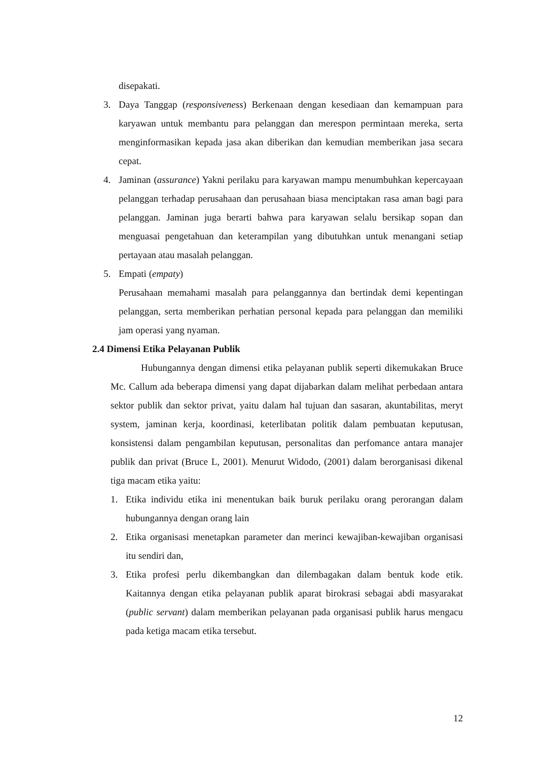disepakati.
3. Daya Tanggap (responsiveness) Berkenaan dengan kesediaan dan kemampuan para karyawan untuk membantu para pelanggan dan merespon permintaan mereka, serta menginformasikan kepada jasa akan diberikan dan kemudian memberikan jasa secara cepat.
4. Jaminan (assurance) Yakni perilaku para karyawan mampu menumbuhkan kepercayaan pelanggan terhadap perusahaan dan perusahaan biasa menciptakan rasa aman bagi para pelanggan. Jaminan juga berarti bahwa para karyawan selalu bersikap sopan dan menguasai pengetahuan dan keterampilan yang dibutuhkan untuk menangani setiap pertayaan atau masalah pelanggan.
5. Empati (empaty)
Perusahaan memahami masalah para pelanggannya dan bertindak demi kepentingan pelanggan, serta memberikan perhatian personal kepada para pelanggan dan memiliki jam operasi yang nyaman.
2.4 Dimensi Etika Pelayanan Publik
Hubungannya dengan dimensi etika pelayanan publik seperti dikemukakan Bruce Mc. Callum ada beberapa dimensi yang dapat dijabarkan dalam melihat perbedaan antara sektor publik dan sektor privat, yaitu dalam hal tujuan dan sasaran, akuntabilitas, meryt system, jaminan kerja, koordinasi, keterlibatan politik dalam pembuatan keputusan, konsistensi dalam pengambilan keputusan, personalitas dan perfomance antara manajer publik dan privat (Bruce L, 2001). Menurut Widodo, (2001) dalam berorganisasi dikenal tiga macam etika yaitu:
1. Etika individu etika ini menentukan baik buruk perilaku orang perorangan dalam hubungannya dengan orang lain
2. Etika organisasi menetapkan parameter dan merinci kewajiban-kewajiban organisasi itu sendiri dan,
3. Etika profesi perlu dikembangkan dan dilembagakan dalam bentuk kode etik. Kaitannya dengan etika pelayanan publik aparat birokrasi sebagai abdi masyarakat (public servant) dalam memberikan pelayanan pada organisasi publik harus mengacu pada ketiga macam etika tersebut.
12